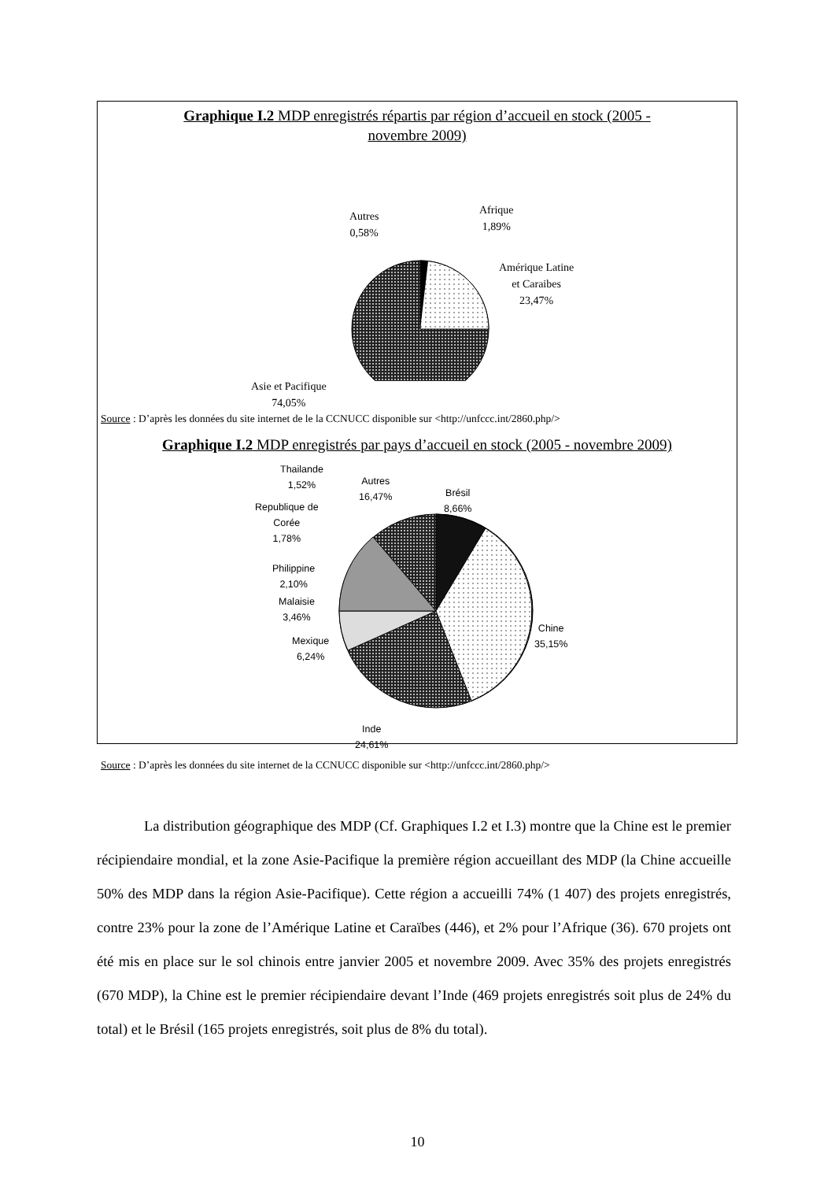Graphique I.2 MDP enregistrés répartis par région d’accueil en stock (2005 -
novembre 2009)
Autres
0,58%
Afrique
1,89%
Amérique Latine
et Caraibes
23,47%
Asie et Pacifique
74,05%
Source : D’après les données du site internet de le la CCNUCC disponible sur <http://unfccc.int/2860.php/>
Graphique I.2 MDP enregistrés par pays d’accueil en stock (2005 - novembre 2009)
Thailande
1,52%
Autres
16,47%
Brésil
8,66%
Republique de
Corée
1,78%
Philippine
2,10%
Malaisie
3,46%
Chine
35,15%
Mexique
6,24%
Inde
24,61%
Source : D’après les données du site internet de la CCNUCC disponible sur <http://unfccc.int/2860.php/>
La distribution géographique des MDP (Cf. Graphiques I.2 et I.3) montre que la Chine est le premier récipiendaire mondial, et la zone Asie-Pacifique la première région accueillant des MDP (la Chine accueille 50% des MDP dans la région Asie-Pacifique). Cette région a accueilli 74% (1 407) des projets enregistrés, contre 23% pour la zone de l’Amérique Latine et Caraïbes (446), et 2% pour l’Afrique (36). 670 projets ont été mis en place sur le sol chinois entre janvier 2005 et novembre 2009. Avec 35% des projets enregistrés (670 MDP), la Chine est le premier récipiendaire devant l’Inde (469 projets enregistrés soit plus de 24% du total) et le Brésil (165 projets enregistrés, soit plus de 8% du total).
10